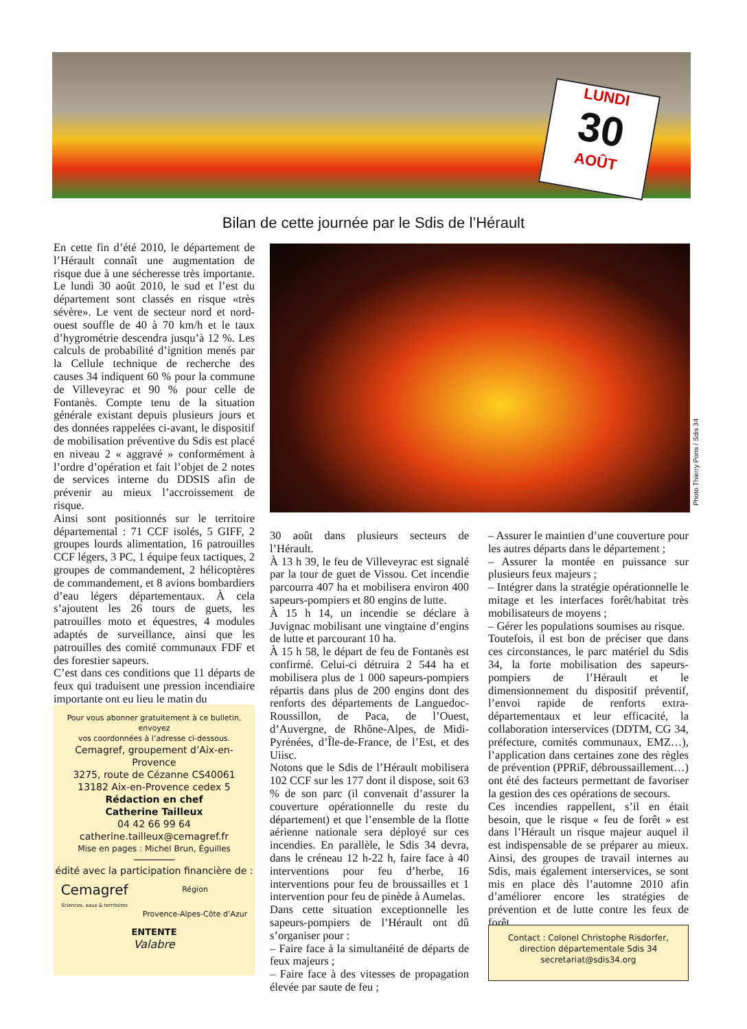LUNDI
30
AOÛT
Bilan de cette journée par le Sdis de l’Hérault
En cette fin d’été 2010, le département de l’Hérault connaît une augmentation de risque due à une sécheresse très importante. Le lundi 30 août 2010, le sud et l’est du département sont classés en risque «très sévère». Le vent de secteur nord et nord-ouest souffle de 40 à 70 km/h et le taux d’hygrométrie descendra jusqu’à 12 %. Les calculs de probabilité d’ignition menés par la Cellule technique de recherche des causes 34 indiquent 60 % pour la commune de Villeveyrac et 90 % pour celle de Fontanès. Compte tenu de la situation générale existant depuis plusieurs jours et des données rappelées ci-avant, le dispositif de mobilisation préventive du Sdis est placé en niveau 2 « aggravé » conformément à l’ordre d’opération et fait l’objet de 2 notes de services interne du DDSIS afin de prévenir au mieux l’accroissement de risque.
Ainsi sont positionnés sur le territoire départemental : 71 CCF isolés, 5 GIFF, 2 groupes lourds alimentation, 16 patrouilles CCF légers, 3 PC, 1 équipe feux tactiques, 2 groupes de commandement, 2 hélicoptères de commandement, et 8 avions bombardiers d’eau légers départementaux. À cela s’ajoutent les 26 tours de guets, les patrouilles moto et équestres, 4 modules adaptés de surveillance, ainsi que les patrouilles des comité communaux FDF et des forestier sapeurs.
C’est dans ces conditions que 11 départs de feux qui traduisent une pression incendiaire importante ont eu lieu le matin du
Photo Thierry Pons / Sdis 34
30 août dans plusieurs secteurs de l’Hérault.
À 13 h 39, le feu de Villeveyrac est signalé par la tour de guet de Vissou. Cet incendie parcourra 407 ha et mobilisera environ 400 sapeurs-pompiers et 80 engins de lutte.
À 15 h 14, un incendie se déclare à Juvignac mobilisant une vingtaine d’engins de lutte et parcourant 10 ha.
À 15 h 58, le départ de feu de Fontanès est confirmé. Celui-ci détruira 2 544 ha et mobilisera plus de 1 000 sapeurs-pompiers répartis dans plus de 200 engins dont des renforts des départements de Languedoc-Roussillon, de Paca, de l’Ouest, d’Auvergne, de Rhône-Alpes, de Midi-Pyrénées, d’Île-de-France, de l’Est, et des Uiisc.
Notons que le Sdis de l’Hérault mobilisera 102 CCF sur les 177 dont il dispose, soit 63 % de son parc (il convenait d’assurer la couverture opérationnelle du reste du département) et que l’ensemble de la flotte aérienne nationale sera déployé sur ces incendies. En parallèle, le Sdis 34 devra, dans le créneau 12 h-22 h, faire face à 40 interventions pour feu d’herbe, 16 interventions pour feu de broussailles et 1 intervention pour feu de pinède à Aumelas.
Dans cette situation exceptionnelle les sapeurs-pompiers de l’Hérault ont dû s’organiser pour :
– Faire face à la simultanéité de départs de feux majeurs ;
– Faire face à des vitesses de propagation élevée par saute de feu ;
– Assurer le maintien d’une couverture pour les autres départs dans le département ;
– Assurer la montée en puissance sur plusieurs feux majeurs ;
– Intégrer dans la stratégie opérationnelle le mitage et les interfaces forêt/habitat très mobilisateurs de moyens ;
– Gérer les populations soumises au risque.
Toutefois, il est bon de préciser que dans ces circonstances, le parc matériel du Sdis 34, la forte mobilisation des sapeurs-pompiers de l’Hérault et le dimensionnement du dispositif préventif, l’envoi rapide de renforts extra-départementaux et leur efficacité, la collaboration interservices (DDTM, CG 34, préfecture, comités communaux, EMZ…), l’application dans certaines zone des règles de prévention (PPRiF, débroussaillement…) ont été des facteurs permettant de favoriser la gestion des ces opérations de secours.
Ces incendies rappellent, s’il en était besoin, que le risque « feu de forêt » est dans l’Hérault un risque majeur auquel il est indispensable de se préparer au mieux. Ainsi, des groupes de travail internes au Sdis, mais également interservices, se sont mis en place dès l’automne 2010 afin d’améliorer encore les stratégies de prévention et de lutte contre les feux de forêt.
Pour vous abonner gratuitement à ce bulletin, envoyez
vos coordonnées à l’adresse ci-dessous.
Cemagref, groupement d’Aix-en-Provence
3275, route de Cézanne CS40061
13182 Aix-en-Provence cedex 5
Rédaction en chef
Catherine Tailleux
04 42 66 99 64
catherine.tailleux@cemagref.fr
Mise en pages : Michel Brun, Éguilles
édité avec la participation financière de :
Cemagref
Sciences, eaux & territoires
Région
Provence-Alpes-Côte d’Azur
ENTENTE
Valabre
Contact : Colonel Christophe Risdorfer,
direction départementale Sdis 34
secretariat@sdis34.org